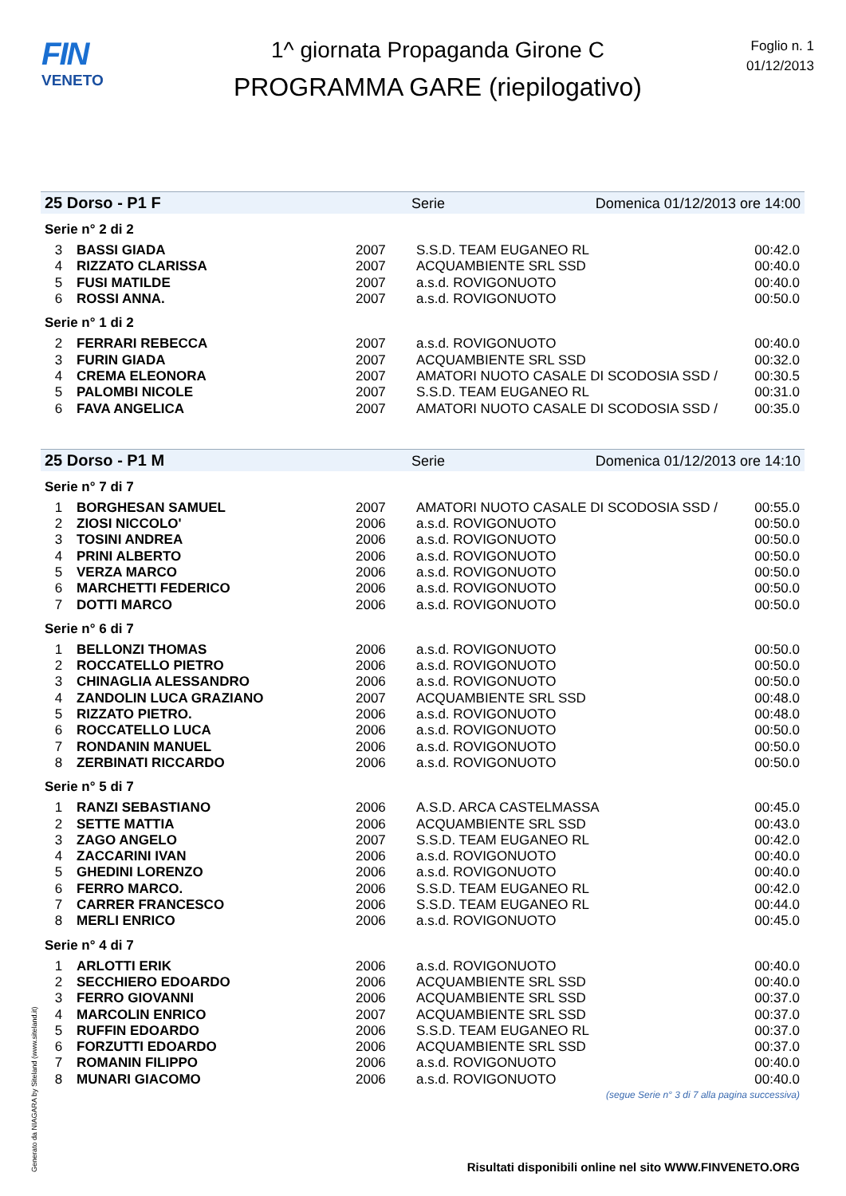FIN
VENETO
1^ giornata Propaganda Girone C
PROGRAMMA GARE (riepilogativo)
Foglio n. 1
01/12/2013
25 Dorso - P1 F Serie Domenica 01/12/2013 ore 14:00
Serie n° 2 di 2
| 3 | BASSI GIADA | 2007 | S.S.D. TEAM EUGANEO RL | 00:42.0 |
| 4 | RIZZATO CLARISSA | 2007 | ACQUAMBIENTE SRL SSD | 00:40.0 |
| 5 | FUSI MATILDE | 2007 | a.s.d. ROVIGONUOTO | 00:40.0 |
| 6 | ROSSI ANNA. | 2007 | a.s.d. ROVIGONUOTO | 00:50.0 |
Serie n° 1 di 2
| 2 | FERRARI REBECCA | 2007 | a.s.d. ROVIGONUOTO | 00:40.0 |
| 3 | FURIN GIADA | 2007 | ACQUAMBIENTE SRL SSD | 00:32.0 |
| 4 | CREMA ELEONORA | 2007 | AMATORI NUOTO CASALE DI SCODOSIA SSD / | 00:30.5 |
| 5 | PALOMBI NICOLE | 2007 | S.S.D. TEAM EUGANEO RL | 00:31.0 |
| 6 | FAVA ANGELICA | 2007 | AMATORI NUOTO CASALE DI SCODOSIA SSD / | 00:35.0 |
25 Dorso - P1 M Serie Domenica 01/12/2013 ore 14:10
Serie n° 7 di 7
| 1 | BORGHESAN SAMUEL | 2007 | AMATORI NUOTO CASALE DI SCODOSIA SSD / | 00:55.0 |
| 2 | ZIOSI NICCOLO' | 2006 | a.s.d. ROVIGONUOTO | 00:50.0 |
| 3 | TOSINI ANDREA | 2006 | a.s.d. ROVIGONUOTO | 00:50.0 |
| 4 | PRINI ALBERTO | 2006 | a.s.d. ROVIGONUOTO | 00:50.0 |
| 5 | VERZA MARCO | 2006 | a.s.d. ROVIGONUOTO | 00:50.0 |
| 6 | MARCHETTI FEDERICO | 2006 | a.s.d. ROVIGONUOTO | 00:50.0 |
| 7 | DOTTI MARCO | 2006 | a.s.d. ROVIGONUOTO | 00:50.0 |
Serie n° 6 di 7
| 1 | BELLONZI THOMAS | 2006 | a.s.d. ROVIGONUOTO | 00:50.0 |
| 2 | ROCCATELLO PIETRO | 2006 | a.s.d. ROVIGONUOTO | 00:50.0 |
| 3 | CHINAGLIA ALESSANDRO | 2006 | a.s.d. ROVIGONUOTO | 00:50.0 |
| 4 | ZANDOLIN LUCA GRAZIANO | 2007 | ACQUAMBIENTE SRL SSD | 00:48.0 |
| 5 | RIZZATO PIETRO. | 2006 | a.s.d. ROVIGONUOTO | 00:48.0 |
| 6 | ROCCATELLO LUCA | 2006 | a.s.d. ROVIGONUOTO | 00:50.0 |
| 7 | RONDANIN MANUEL | 2006 | a.s.d. ROVIGONUOTO | 00:50.0 |
| 8 | ZERBINATI RICCARDO | 2006 | a.s.d. ROVIGONUOTO | 00:50.0 |
Serie n° 5 di 7
| 1 | RANZI SEBASTIANO | 2006 | A.S.D. ARCA CASTELMASSA | 00:45.0 |
| 2 | SETTE MATTIA | 2006 | ACQUAMBIENTE SRL SSD | 00:43.0 |
| 3 | ZAGO ANGELO | 2007 | S.S.D. TEAM EUGANEO RL | 00:42.0 |
| 4 | ZACCARINI IVAN | 2006 | a.s.d. ROVIGONUOTO | 00:40.0 |
| 5 | GHEDINI LORENZO | 2006 | a.s.d. ROVIGONUOTO | 00:40.0 |
| 6 | FERRO MARCO. | 2006 | S.S.D. TEAM EUGANEO RL | 00:42.0 |
| 7 | CARRER FRANCESCO | 2006 | S.S.D. TEAM EUGANEO RL | 00:44.0 |
| 8 | MERLI ENRICO | 2006 | a.s.d. ROVIGONUOTO | 00:45.0 |
Serie n° 4 di 7
| 1 | ARLOTTI ERIK | 2006 | a.s.d. ROVIGONUOTO | 00:40.0 |
| 2 | SECCHIERO EDOARDO | 2006 | ACQUAMBIENTE SRL SSD | 00:40.0 |
| 3 | FERRO GIOVANNI | 2006 | ACQUAMBIENTE SRL SSD | 00:37.0 |
| 4 | MARCOLIN ENRICO | 2007 | ACQUAMBIENTE SRL SSD | 00:37.0 |
| 5 | RUFFIN EDOARDO | 2006 | S.S.D. TEAM EUGANEO RL | 00:37.0 |
| 6 | FORZUTTI EDOARDO | 2006 | ACQUAMBIENTE SRL SSD | 00:37.0 |
| 7 | ROMANIN FILIPPO | 2006 | a.s.d. ROVIGONUOTO | 00:40.0 |
| 8 | MUNARI GIACOMO | 2006 | a.s.d. ROVIGONUOTO | 00:40.0 |
(segue Serie n° 3 di 7 alla pagina successiva)
Generato da NIAGARA by Siteland (www.siteland.it)
Risultati disponibili online nel sito WWW.FINVENETO.ORG